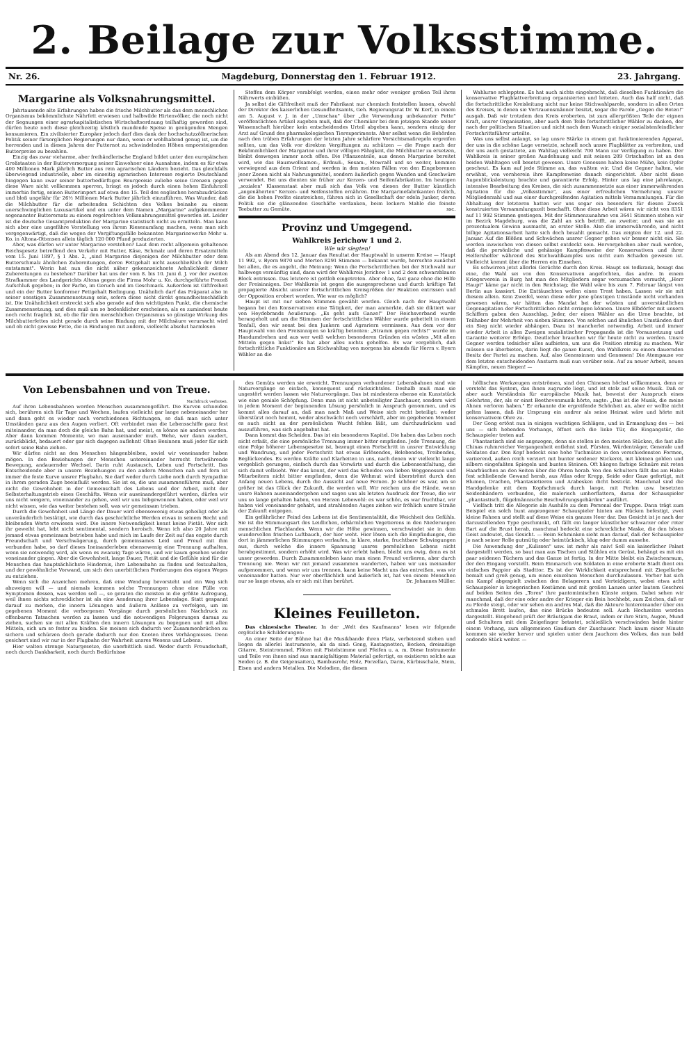2. Beilage zur Volksstimme.
Nr. 26. Magdeburg, Donnerstag den 1. Februar 1912. 23. Jahrgang.
Margarine als Volksnahrungsmittel.
Jahrtausende alte Erfahrungen haben die frische Milchbutter als das dem menschlichen Organismus bekömmlichste Nährfett erwiesen und halbwilde Hirtenvölker, die noch nicht der Segnungen einer agrarkapitalistischen Wirtschaftsordnung teilhaftig geworden sind, dürfen heute noch diese gleichzeitig köstlich mundende Speise in genügenden Mengen konsumieren. Ein zivilisierter Europäer jedoch darf dies dank der hochschutzzöllnerischen Politik seiner fürsorglichen Regierungen nur dann, wenn er wohlhabend genug ist, um die horrenden und in diesen Jahren der Futternot zu schwindelnden Höhen emporsteigenden Butterpreise zu bezahlen.
Einzig das zwar vieharme, aber freihändlerische England bildet unter den europäischen Großstaaten in der Butterversorgung seiner Einwohner eine Ausnahme, indem es für etwa 400 Millionen Mark jährlich Butter aus rein agrarischen Ländern bezieht. Das gleichfalls überwiegend industrielle, aber im einseitig agrarischen Interesse regierte Deutschland hingegen kann zwar seiner butterbedürftigen Bourgeoisie zuliebe seine Grenzen gegen diese Ware nicht vollkommen sperren, bringt es jedoch durch einen hohen Einfuhrzoll immerhin fertig, seinen Butterimport auf etwa den 15. Teil des englischen herabzudrücken und bloß ungefähr für 26½ Millionen Mark Butter jährlich einzuführen. Was Wunder, daß die Milchbutter für die arbeitenden Schichten des Volkes beinahe zu einem unerschwinglichen Luxusartikel und ein unter dem Namen „Margarine" aufgekommener sogenannter Butterersatz zu einem regelrechten Volksnahrungsmittel geworden ist. Leider ist die deutsche Gesamtproduktion der Margarine statistisch nicht zu ermitteln. Man kann sich aber eine ungefähre Vorstellung von ihrem Riesenumfang machen, wenn man sich vergegenwärtigt, daß die wegen der Vergiftungsfälle bekannten Margarinewerke Mohr u. Ko. in Altona-Ottensen allein täglich 120 000 Pfund produzierten.
Aber, was dürfen wir unter Margarine verstehen? Laut dem recht allgemein gehaltenen Reichsgesetz betreffend den Verkehr mit Butter, Käse, Schmalz und deren Ersatzmitteln vom 15. Juni 1897, § 1 Abs. 2, „sind Margarine diejenigen der Milchbutter oder dem Butterschmalz ähnlichen Zubereitungen, deren Fettgehalt nicht ausschließlich der Milch entstammt". Worin hat nun die nicht näher gekennzeichnete Aehnlichkeit dieser Zubereitungen zu bestehen? Darüber hat uns der vom 8. bis 10. Juni d. J. vor der zweiten Strafkammer des Landgerichts Altona gegen die Firma Mohr u. Ko. durchgeführte Prozeß Aufschluß gegeben; in der Farbe, im Geruch und im Geschmack. Außerdem ist Giftfreiheit und ein der Butter konformer Fettgehalt Bedingung. Unähnlich darf das Präparat also in seiner sonstigen Zusammensetzung sein, sofern diese nicht direkt gesundheitsschädlich ist. Die Unähnlichkeit erstreckt sich also gerade auf den wichtigsten Punkt, die chemische Zusammensetzung, und dies muß um so bedenklicher erscheinen, als es zumindest heute noch recht fraglich ist, ob die für den menschlichen Organismus so günstige Wirkung des Milchbutterfettes nicht gerade durch seine Bindung mit der Milchsäure verursacht wird und ob nicht gewisse Fette, die in Bindungen mit andern, vielleicht absolut harmlosen
Stoffen dem Körper verabfolgt werden, einen mehr oder weniger großen Teil ihres Nährwerts einbüßen.
Ja selbst die Giftfreiheit muß der Fabrikant nur chemisch feststellen lassen, obwohl der Direktor des kaiserlichen Gesundheitsamts, Geh. Regierungsrat Dr. W. Kerf, in einem am 5. August v. J. in der „Umschau" über „die Verwendung unbekannter Fette" veröffentlichten Artikel zugeben muß, daß der Chemiker bei dem jetzigen Stande seiner Wissenschaft hierüber kein entscheidendes Urteil abgeben kann, sondern einzig der Arzt auf Grund des pharmakologischen Tierexperiments. Aber selbst wenn die Behörden nach den trüben Erfahrungen der letzten Jahre schärfere Vorsichtsmaßregeln ergreifen sollten, um das Volk vor direkten Vergiftungen zu schützen — die Frage nach der Bekömmlichkeit der Margarine und ihrer völligen Fähigkeit, die Milchbutter zu ersetzen, bleibt deswegen immer noch offen. Die Pflanzenteile, aus denen Margarine bereitet wird, wie das Baumwollsamen-, Erdnuß-, Sesam-, Mowraöl und so weiter, kommen vorwiegend aus dem Orient und werden in den meisten Fällen von den Eingeborenen jener Zonen nicht als Nahrungsmittel, sondern äußerlich gegen Wunden und Geschwüre verwendet. Bei uns dienten sie früher zur Kerzen- und Seifenfabrikation. Im heutigen „sozialen" Klassenstaat aber muß sich das Volk von diesen der Butter künstlich „angenäherten" Kerzen- und Seifenstoffen ernähren. Die Margarinefabrikanten freilich, die die hohen Profite einstreichen, führen sich in Gesellschaft der edeln Junker, deren Politik sie die glänzenden Geschäfte verdanken, beim leckern Mahle die feinste Teebutter zu Gemüte. ssc.
Provinz und Umgegend.
Wahlkreis Jerichow 1 und 2.
Wie wir siegten!
Als am Abend des 12. Januar das Resultat der Hauptwahl in unserm Kreise — Haupt 11 992, v. Byern 9870 und Merten 8291 Stimmen — bekannt wurde, herrschte zunächst bei allen, die es angeht, die Meinung: Wenn die Fortschrittlichen bei der Stichwahl nur halbwegs vernünftig sind, dann wird der Wahlkreis Jerichow 1 und 2 dem schwarzblauen Block entrissen. Das letztere ist gottlob eingetreten. Aber ohne, fast ganz ohne die Hilfe der Freisinnigen. Der Wahlkreis ist gegen die ausgesprochene und durch kräftige Tat propagierte Absicht unserer fortschrittlichen Kreisgrößen der Reaktion entrissen und der Opposition erobert worden. Wie war es möglich?
Haupt ist mit nur sieben Stimmen gewählt worden. Gleich nach der Hauptwahl begann bei den Konservativen eine Tätigkeit, der man anmerkte, daß sie diktiert war von Heydebrands Aeußerung: „Es geht aufs Ganze!" Der Reichsverband wurde herangeholt und um die Stimmen der fortschrittlichen Wähler wurde gebettelt in einem Tonfall, den wir sonst bei den Junkern und Agrariern vermissen. Aus dem vor der Hauptwahl von den Freisinnigen so kräftig betonten: „Stramm gegen rechts!" wurde im Handumdrehen und aus wer weiß welchen besonderen Gründen ein wüstes „Mit allen Mitteln gegen links!" Es hat aber alles nichts geholfen. Es war vergeblich, daß fortschrittliche Funktionäre am Stichwahltag von morgens bis abends für Herrn v. Byern Wähler an die
Wahlurne schleppten. Es hat auch nichts eingebracht, daß dieselben Funktionäre die konservative Flugblattverbreitung organisierten und leiteten. Auch das half nicht, daß die fortschrittliche Kreisleitung nicht nur keine Stichwahlparole, sondern in allen Orten des Kreises, in denen sie Vertrauensmänner besitzt, sogar die Parole „Gegen die Roten!" ausgab. Daß wir trotzdem den Kreis eroberten, ist zum allergrößten Teile der eignen Kraft, unsrer Organisation, aber auch dem Teile fortschrittlicher Wähler zu danken, der nach der politischen Situation und nicht nach dem Wunsch einiger sozialistenfeindlicher Fortschrittsführer urteilte.
Was uns selbst anlangt, so lag unsre Stärke in einem gut funktionierenden Apparat, der uns in die schöne Lage versetzte, schnell noch unsre Flugblätter zu verbreiten, und der uns auch gestattete, am Wahltag vielleicht 700 Mann zur Verfügung zu haben. Der Wahlkreis in seiner großen Ausdehnung und mit seinen 209 Ortschaften ist an den beiden Wahltagen voll besetzt gewesen. Unsre Genossen haben keine Mühe, kein Opfer gescheut. Es kam auf jede Stimme an, das wußten wir. Und die Gegner halten, wie erwähnt, von vornherein ihre Kampfesweise danach eingerichtet. Aber nicht diese Augenblicksleistung brachte und garantierte Erfolg. Hinter uns lag eine jahrelange, intensive Bearbeitung des Kreises, die sich zusammensetzte aus einer immerwährenden Agitation für die „Volksstimme", aus einer erfreulichen Vermehrung unsrer Mitgliederzahl und aus einer durchgreifenden Agitation mittels Versammlungen. Für die Abhaltung der letzteren hatten wir uns sogar ein besonders für diesen Zweck konstruiertes Versammlungszelt beschafft. Ohne diese Arbeit wären wir nicht von 8351 auf 11 992 Stimmen gestiegen. Mit der Stimmenzunahme von 3641 Stimmen stehen wir im Bezirk Magdeburg, was die Zahl an sich betrifft, an zweiter, und was sie an prozentualem Gewinn ausmacht, an erster Stelle. Also die immerwährende, und nicht billige Agitationsarbeit hatte sich doch bezahlt gemacht. Das zeigten der 12. und 22. Januar. Auf die Blößen und Schwächen unsrer Gegner gehen wir besser nicht ein. Sie werden inzwischen von diesen selbst entdeckt sein. Hervorgehoben aber muß werden, daß die persönliche und gehässige Kampfesweise der Konservativen und ihrer Helfershelfer während des Stichwahlkampfes uns nicht zum Schaden gewesen ist. Vielleicht kommt über die Herren ein Einsehen.
Es schwirren jetzt allerlei Gerüchte durch den Kreis. Haupt sei todkrank, besagt das eine, die Wahl sei von den Konservativen angefochten, das andre. In einem Kriegerverein in Burg hat man den Mitgliedern sogar vorzumachen versucht, „Herr Haupt" käme gar nicht in den Reichstag; die Wahl wäre bis zum 7. Februar längst von Berlin aus kassiert. Die Enttäuschten wollen einen Trost haben. Lassen wir sie mit diesem allein. Kein Zweifel, wenn diese oder jene günstigen Umstände nicht vorhanden gewesen wären, wir hätten das Mandat bei der wüsten und unverständlichen Gegenagitation der Fortschrittlichen nicht erringen können. Unsre Elbdörfer mit unsern Schiffern gaben den Ausschlag. Jeder, der einen Wähler an die Urne brachte, ist Teilhaber der Mehrheit von sieben Stimmen. Von solchen und ähnlichen Umständen darf ein Sieg nicht wieder abhängen. Dazu ist mancherlei notwendig. Arbeit und immer wieder Arbeit in allen Zweigen sozialistischer Propaganda ist die Voraussetzung und Garantie weiterer Erfolge. Deutlicher brauchen wir für heute nicht zu werden. Unsre Gegner werden todsicher alles aufbieten, um uns die Position streitig zu machen. Wir müssen sie überbieten, darin liegt die ganze Kunst, den Wahlkreis zu einem dauernden Besitz der Partei zu machen. Auf, also Genossinnen und Genossen! Die Atempause vor dem letzten entscheidenden Ansturm muß nun vorüber sein. Auf zu neuer Arbeit, neuen Kämpfen, neuen Siegen! —
Von Lebensbahnen und von Treue.
Nachdruck verboten.
Auf ihren Lebensbahnen werden Menschen zusammengeführt. Die Kurven schneiden sich, berühren sich für Tage und Wochen, laufen vielleicht gar lange nebeneinander her und dann geht es wieder nach verschiedenen Richtungen, so daß man sich unter Umständen ganz aus den Augen verliert. Oft verbindet man die Lebensschiffe ganz fest miteinander, da man doch die gleiche Bahn hat, und meint, es könne nie anders werden. Aber dann kommen Momente, wo man auseinander muß. Wehe, wer dann zaudert, zurückblickt, bedauert oder gar sich dagegen auflehnt! Ohne Besinnen muß jeder für sich sofort seine Bahn ziehen.
Wir dürfen nicht an den Menschen hängenbleiben, soviel wir voneinander haben mögen. In den Beziehungen der Menschen untereinander herrscht fortwährende Bewegung, andauernder Wechsel. Darin ruht Austausch, Leben und Fortschritt. Das Entscheidende aber in unsern Beziehungen zu den andern Menschen nah und fern ist immer die feste Kurve unsrer Flugbahn. Sie darf weder durch Liebe noch durch Sympathie in ihrem geraden Zuge beeinflußt werden. Sie ist es, die uns zusammenführen muß, aber nicht die Gewohnheit in der Gemeinschaft des Lebens und der Arbeit, nicht der Selbsterhaltungstrieb eines Geschäfts. Wenn wir auseinandergeführt werden, dürfen wir uns nicht weigern, voneinander zu gehen, weil wir uns liebgewonnen haben, oder weil wir nicht wissen, wie das weiter bestehen soll, was wir gemeinsam trieben.
Durch die Gewohnheit und Länge der Dauer wird ebensowenig etwas geheiligt oder als unveränderlich bestätigt, wie durch das geschichtliche Werden etwas in seinem Recht und bleibenden Werte erwiesen wird. Die innere Notwendigkeit kennt keine Pietät. Wer sich ihr geweiht hat, lebt nicht sentimental, sondern heroisch. Wenn ich also 20 Jahre mit jemand etwas gemeinsam betrieben habe und mich im Laufe der Zeit auf das engste durch Freundschaft und Verschwägerung, durch gemeinsames Leid und Freud mit ihm verbunden habe, so darf dieses Ineinanderleben ebensowenig eine Trennung aufhalten, wenn sie notwendig wird, als wenn es zwanzig Tage wären, und wir kaum gesehen wieder voneinander gingen. Aber die Gewohnheit, lange Dauer, Pietät und die Gefühle sind für die Menschen das hauptsächlichste Hindernis, ihre Lebensbahn zu finden und festzuhalten, und der gewöhnliche Vorwand, um sich den unerbittlichen Forderungen des eignen Weges zu entziehen.
Wenn sich die Anzeichen mehren, daß eine Wendung bevorsteht und ein Weg sich abzweigen will — und niemals kommen solche Trennungen ohne eine Fülle von Symptomen dessen, was werden soll —, so geraten die meisten in die größte Aufregung, weil ihnen nichts schrecklicher ist als eine Aenderung ihrer Lebenslage. Statt gespannt darauf zu merken, die innern Lösungen und äußern Anlässe zu verfolgen, um im gegebenen Moment die verborgenen Vorgänge durch persönlichen Nachdruck zu offenbaren Tatsachen werden zu lassen und die notwendigen Folgerungen daraus zu ziehen, suchen sie mit allen Kräften den innern Lösungen zu begegnen und mit allen Mitteln, sich um so fester zu binden. Sie meinen sich dadurch vor Zusammenbrüchen zu sichern und schürzen doch gerade dadurch nur den Knoten ihres Verhängnisses. Denn gesichert sind wir nur in der Flugbahn der Wahrheit unsres Wesens und Lebens.
Hier walten strenge Naturgesetze, die unerbittlich sind. Weder durch Freundschaft, noch durch Dankbarkeit, noch durch Bedürfnisse
des Gemüts werden sie erweicht. Trennungen verbundener Lebensbahnen sind wie Naturvorgänge so einfach, konsequent und rücksichtslos. Deshalb muß man sie ungestört werden lassen wie Naturvorgänge. Das ist mindestens ebenso ein Kunststück wie eine geniale Schöpfung. Denn man ist nicht unbeteiligter Zuschauer, sondern wird in jedem Moment der beginnenden Lösung persönlich in Anspruch genommen, und es kommt alles darauf an, daß man nach Maß und Weise sich recht beteiligt: weder überstürzt noch hemmt, weder abschwächt noch verschärft, aber im gegebenen Moment es auch nicht an der persönlichen Wucht fehlen läßt, um durchzudrücken und auszuführen, was sich angebahnt hat.
Dann kommt das Scheiden. Das ist ein besonderes Kapitel. Die haben das Leben noch nicht erfaßt, die eine persönliche Trennung immer bitter empfinden. Jede Trennung, die eine Folge höherer Lebensgesetze ist, bezeugt einen Fortschritt in unsrer Entwicklung und Wandrung, und jeder Fortschritt hat etwas Erlösendes, Belebendes, Treibendes, Beglückendes. Es werden Kräfte und Klarheiten in uns, nach denen wir vielleicht lange vergeblich gerungen, einfach durch das Vorwärts und durch die Lebensentfaltung, die sich damit vollzieht. Wer das kennt, der wird das Scheiden von lieben Weggenossen und Mitarbeitern nicht bitter empfinden, denn die Wehmut wird überströmt durch den Anfang neuen Lebens, durch die Aussicht auf neue Fernen. Je schöner es war, um so größer ist das Glück der Zukunft, die werden will. Wir reichen uns die Hände, wenn unsre Bahnen auseinandergehen und sagen uns als letzten Ausdruck der Treue, die wir uns so lange gehalten haben, von Herzen Lebewohl: es war schön, es war fruchtbar, wir haben viel voneinander gehabt, und strahlenden Auges ziehen wir fröhlich unsre Straße der Zukunft entgegen.
Ein gefährlicher Feind des Lebens ist die Sentimentalität, die Weichheit des Gefühls. Sie ist die Stimmungsart des Leidlichen, erbärmlichen Vegetierens in den Niederungen menschlichen Flachlandes. Wenn wir die Höhe gewinnen, verschwindet sie in dem wundervollen frischen Luftbauch, der hier weht. Hier lösen sich die Empfindungen, die dort in jämmerlichen Stimmungen verlaufen, in klare, starke, fruchtbare Schwingungen aus, durch welche die innere Spannung unsres persönlichen Lebens nicht herabgestimmt, sondern erhöht wird. Was wir erlebt haben, bleibt uns ewig, denn es ist unser geworden. Durch Zusammenleben kann man einen Freund verlieren, aber durch Trennung nie. Wenn wir mit jemand zusammen wanderten, haben wir uns ineinander aufgenommen, und wenn wir uns trennen, kann keine Macht uns das entreißen, was wir voneinander hatten. Nur wer oberflächlich und äußerlich ist, hat von einem Menschen nur so lange etwas, als er sich mit ihm berührt. Dr. Johannes Müller.
Kleines Feuilleton.
Das chinesische Theater. In der „Welt des Kaufmanns" lesen wir folgende ergötzliche Schilderungen:
An einer Seite der Bühne hat die Musikbande ihren Platz, verbeizend stehen und liegen da allerlei Instrumente, als da sind: Gong, Kastagnetten, Becken, dreisaitige Gitarre, Steintrommel, Flöten mit Fistelstimme und Pfeifen u. a. m. Diese Instrumente und Teile von ihnen sind aus mannigfaltigem Material gefertigt, es existieren solche aus Seiden (z. B. die Geigensaiten), Bambusrohr, Holz, Porzellan, Darm, Kürbisschale, Stein, Eisen und andern Metallen. Die Melodien, die diesen
höllischen Werkzeugen entströmen, sind den Chinesen höchst willkommen, denn er versteht das System, das ihnen zugrunde liegt, und ist stolz auf seine Musik. Daß er aber auch Verständnis für europäische Musik hat, beweist der Ausspruch eines Gelehrten, der, als er einst Beethovenmusik hörte, sagte: „Das ist die Musik, die meine Ahnen verloren haben." Er erkannte die ergreifende Schönheit an, aber er wollte nicht gelten lassen, daß ihr Ursprung ein andrer als seine Heimat wäre und hörte mit konservativem Ohre zu.
Der Gong ertönt nun in einigen wuchtigen Schlägen, und in Ermanglung des — bei uns — sich hebenden Vorhangs, öffnet sich die linke Tür, die Eingangstür, die Schauspieler treten auf.
Phantastisch sind sie angezogen, denn sie stellen in den meisten Stücken, die fast alle Chinas ruhmreicher Vergangenheit entlehnt sind, Fürsten, Würdenträger, Generale und Soldaten dar. Den Kopf bedeckt eine hohe Tuchmütze in den verschiedensten Formen, variierend, außen reich verziert mit bunter seidener Stickerei, mit kleinen golden und silbern eingefaßten Spiegeln und bunten Steinen. Oft hängen farbige Schnüre mit roten Haarbüschen an den Seiten über die Ohren herab. Von den Schultern fällt das am Halse fest schließende Gewand herab, aus Atlas oder Krepp, Seide oder Gaze gefertigt, mit Blumen, Drachen, Phantasietieren und Arabesken dicht bestickt. Manchmal sind die Handgelenke mit dem Kopfschmuck durch lange, mit Perlen usw. besetzten Seidenbändern verbunden, die malerisch umherflattern, daran der Schauspieler „phantastisch, flügelmännische Beschwörungsgebärden" ausführt.
Vielfach tritt die Allegorie als Aushilfe zu dem Personal der Truppe. Dann trägt zum Beispiel ein solch bunt angezogener Schauspieler hinten am Rücken befestigt, zwei kleine Fahnen und stellt auf diese Weise ein ganzes Heer dar. Das Gesicht ist je nach der darzustellenden Type geschminkt, oft fällt ein langer künstlicher schwarzer oder roter Bart auf die Brust herab, manchmal bedeckt eine schreckliche Maske, die den bösen Geist andeutet, das Gesicht. — Beim Schminken sieht man darauf, daß der Schauspieler je nach seiner Rolle gutmütig oder heimtückisch, klug oder dumm aussehe.
Die Anwendung der „Kulissen" usw. ist mehr als naiv! Soll ein kaiserlicher Palast dargestellt werden, so baut man aus Tischen und Stühlen ein Gerüst, behängt es mit ein paar seidenen Tüchern und das Ganze ist fertig. In der Mitte bleibt ein Zwischenraum, der den Eingang vorstellt. Beim Einmarsch von Soldaten in eine eroberte Stadt dient ein einfaches Pappior als Stadttor. Es ist der Wirklichkeit entsprechend mit Ziegelfarbe bemalt und groß genug, um einen einzelnen Menschen durchzulassen. Vorher hat sich ein Kampf abgespielt zwischen den Belagerern und Verteidigern, wobei etwa acht Schauspieler in kriegerischen Kostümen und mit großen Lanzen unter lautem Geschrei auf beiden Seiten des „Tores" ihre pantomimischen Künste zeigen. Dabei sehen wir manchmal, daß der eine oder andre der Krieger ein Bein hochhebt, zum Zeichen, daß er zu Pferde steigt, oder wir sehen ein andres Mal, daß die Akteure hintereinander über ein schmales Brett laufen, das eine Brücke bedeuten soll. Auch Hochzeiten werden dargestellt. Eingehend prüft der Bräutigam die Braut, indem er ihre Stirn, Augen, Mund und Schultern mit dem Zeigefinger betastet, schließlich verschwinden beide hinter einem Vorhang, zum allgemeinen Gaudium der Zuschauer. Nach kaum einer Minute kommen sie wieder hervor und spielen unter dem Jauchzen des Volkes, das nun bald endende Stück weiter. —